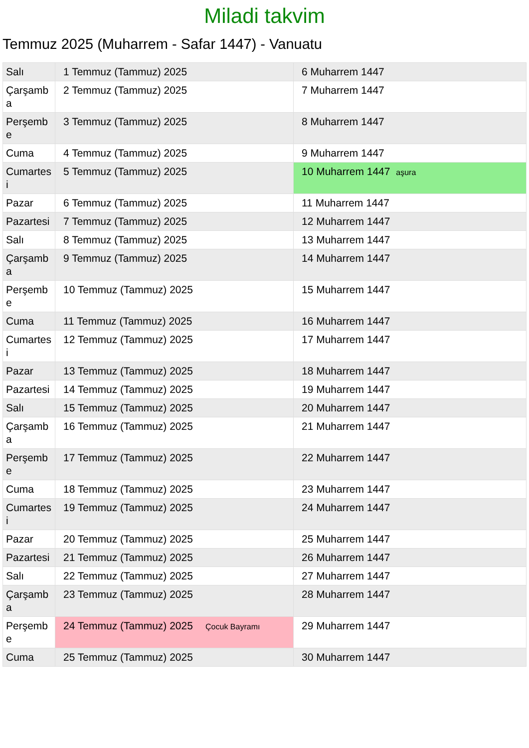Miladi takvim
Temmuz 2025 (Muharrem - Safar 1447) - Vanuatu
| Salı | 1 Temmuz (Tammuz) 2025 | 6 Muharrem 1447 |
| Çarşamba | 2 Temmuz (Tammuz) 2025 | 7 Muharrem 1447 |
| Perşembe | 3 Temmuz (Tammuz) 2025 | 8 Muharrem 1447 |
| Cuma | 4 Temmuz (Tammuz) 2025 | 9 Muharrem 1447 |
| Cumartesi | 5 Temmuz (Tammuz) 2025 | 10 Muharrem 1447 aşura |
| Pazar | 6 Temmuz (Tammuz) 2025 | 11 Muharrem 1447 |
| Pazartesi | 7 Temmuz (Tammuz) 2025 | 12 Muharrem 1447 |
| Salı | 8 Temmuz (Tammuz) 2025 | 13 Muharrem 1447 |
| Çarşamba | 9 Temmuz (Tammuz) 2025 | 14 Muharrem 1447 |
| Perşembe | 10 Temmuz (Tammuz) 2025 | 15 Muharrem 1447 |
| Cuma | 11 Temmuz (Tammuz) 2025 | 16 Muharrem 1447 |
| Cumartesi | 12 Temmuz (Tammuz) 2025 | 17 Muharrem 1447 |
| Pazar | 13 Temmuz (Tammuz) 2025 | 18 Muharrem 1447 |
| Pazartesi | 14 Temmuz (Tammuz) 2025 | 19 Muharrem 1447 |
| Salı | 15 Temmuz (Tammuz) 2025 | 20 Muharrem 1447 |
| Çarşamba | 16 Temmuz (Tammuz) 2025 | 21 Muharrem 1447 |
| Perşembe | 17 Temmuz (Tammuz) 2025 | 22 Muharrem 1447 |
| Cuma | 18 Temmuz (Tammuz) 2025 | 23 Muharrem 1447 |
| Cumartesi | 19 Temmuz (Tammuz) 2025 | 24 Muharrem 1447 |
| Pazar | 20 Temmuz (Tammuz) 2025 | 25 Muharrem 1447 |
| Pazartesi | 21 Temmuz (Tammuz) 2025 | 26 Muharrem 1447 |
| Salı | 22 Temmuz (Tammuz) 2025 | 27 Muharrem 1447 |
| Çarşamba | 23 Temmuz (Tammuz) 2025 | 28 Muharrem 1447 |
| Perşembe | 24 Temmuz (Tammuz) 2025 Çocuk Bayramı | 29 Muharrem 1447 |
| Cuma | 25 Temmuz (Tammuz) 2025 | 30 Muharrem 1447 |